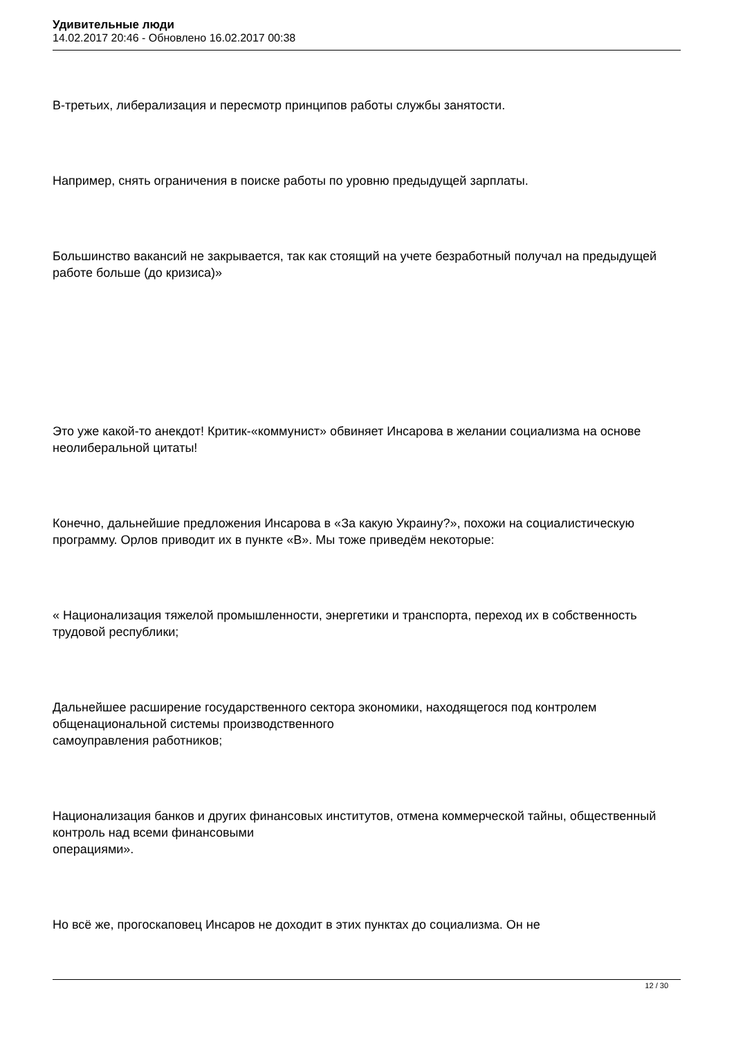Удивительные люди
14.02.2017 20:46 - Обновлено 16.02.2017 00:38
В-третьих, либерализация и пересмотр принципов работы службы занятости.
Например, снять ограничения в поиске работы по уровню предыдущей зарплаты.
Большинство вакансий не закрывается, так как стоящий на учете безработный получал на предыдущей работе больше (до кризиса)»
Это уже какой-то анекдот! Критик-«коммунист» обвиняет Инсарова в желании социализма на основе неолиберальной цитаты!
Конечно, дальнейшие предложения Инсарова в «За какую Украину?», похожи на социалистическую программу. Орлов приводит их в пункте «В». Мы тоже приведём некоторые:
« Национализация тяжелой промышленности, энергетики и транспорта, переход их в собственность трудовой республики;
Дальнейшее расширение государственного сектора экономики, находящегося под контролем общенациональной системы производственного
самоуправления работников;
Национализация банков и других финансовых институтов, отмена коммерческой тайны, общественный контроль над всеми финансовыми
операциями».
Но всё же, прогоскаповец Инсаров не доходит в этих пунктах до социализма. Он не
12 / 30